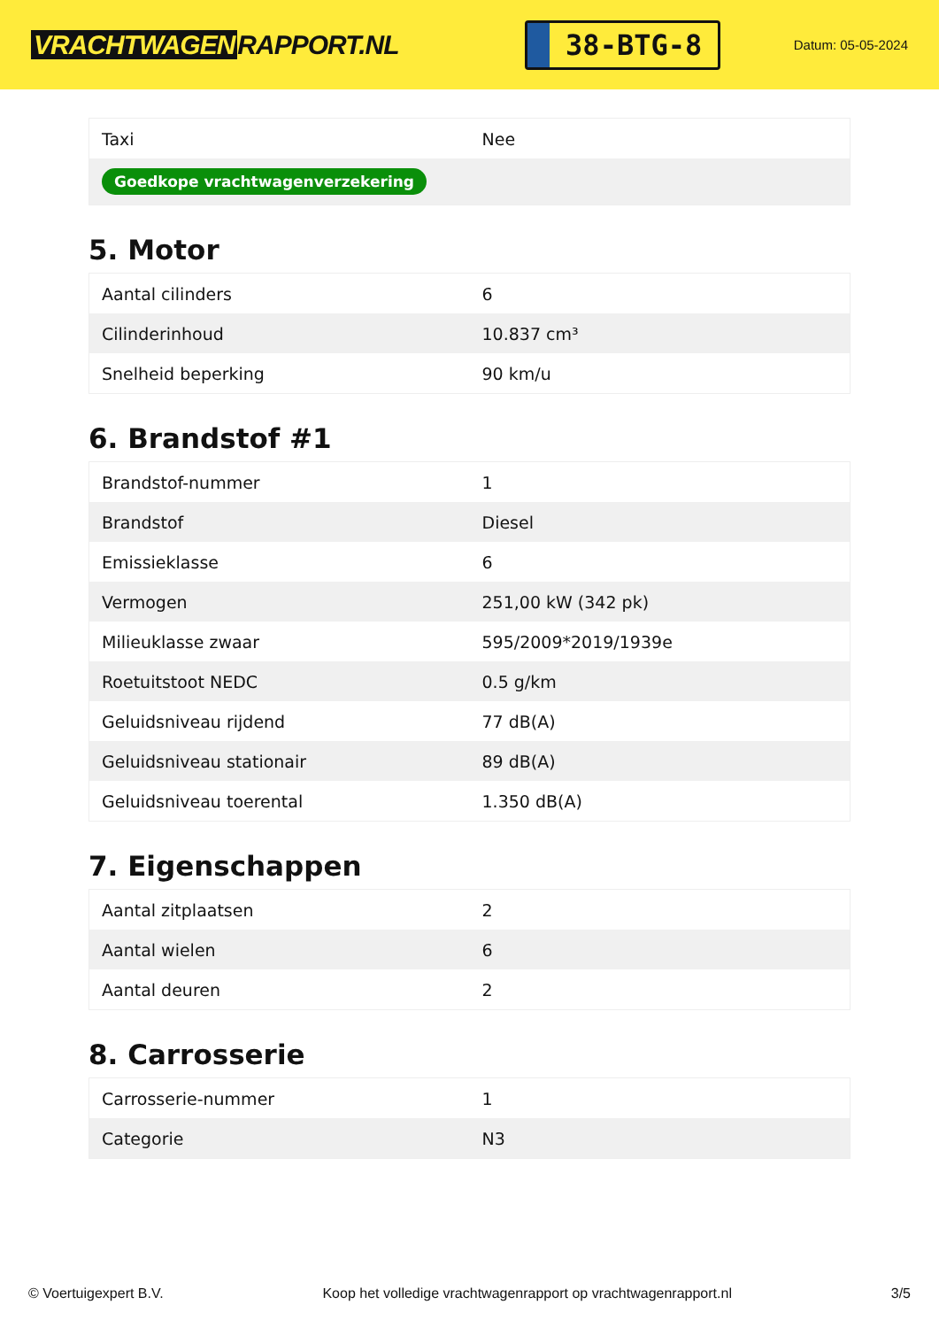VRACHTWAGEN RAPPORT.NL
38-BTG-8
Datum: 05-05-2024
| Taxi | Nee |
| Goedkope vrachtwagenverzekering | |
5. Motor
| Aantal cilinders | 6 |
| Cilinderinhoud | 10.837 cm³ |
| Snelheid beperking | 90 km/u |
6. Brandstof #1
| Brandstof-nummer | 1 |
| Brandstof | Diesel |
| Emissieklasse | 6 |
| Vermogen | 251,00 kW (342 pk) |
| Milieuklasse zwaar | 595/2009*2019/1939e |
| Roetuitstoot NEDC | 0.5 g/km |
| Geluidsniveau rijdend | 77 dB(A) |
| Geluidsniveau stationair | 89 dB(A) |
| Geluidsniveau toerental | 1.350 dB(A) |
7. Eigenschappen
| Aantal zitplaatsen | 2 |
| Aantal wielen | 6 |
| Aantal deuren | 2 |
8. Carrosserie
| Carrosserie-nummer | 1 |
| Categorie | N3 |
© Voertuigexpert B.V. Koop het volledige vrachtwagenrapport op vrachtwagenrapport.nl 3/5